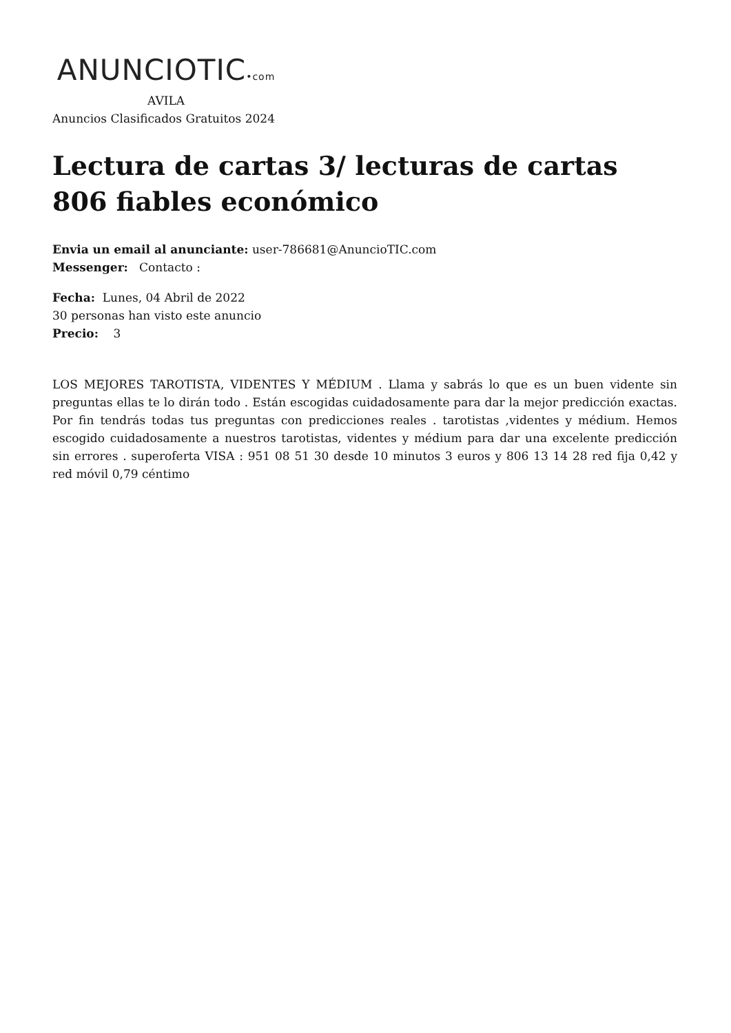ANUNCIOTIC•com
AVILA
Anuncios Clasificados Gratuitos 2024
Lectura de cartas 3/ lecturas de cartas 806 fiables económico
Envia un email al anunciante: user-786681@AnuncioTIC.com
Messenger: Contacto :
Fecha: Lunes, 04 Abril de 2022
30 personas han visto este anuncio
Precio: 3
LOS MEJORES TAROTISTA, VIDENTES Y MÉDIUM . Llama y sabrás lo que es un buen vidente sin preguntas ellas te lo dirán todo . Están escogidas cuidadosamente para dar la mejor predicción exactas. Por fin tendrás todas tus preguntas con predicciones reales . tarotistas ,videntes y médium. Hemos escogido cuidadosamente a nuestros tarotistas, videntes y médium para dar una excelente predicción sin errores . superoferta VISA : 951 08 51 30 desde 10 minutos 3 euros y 806 13 14 28 red fija 0,42 y red móvil 0,79 céntimo